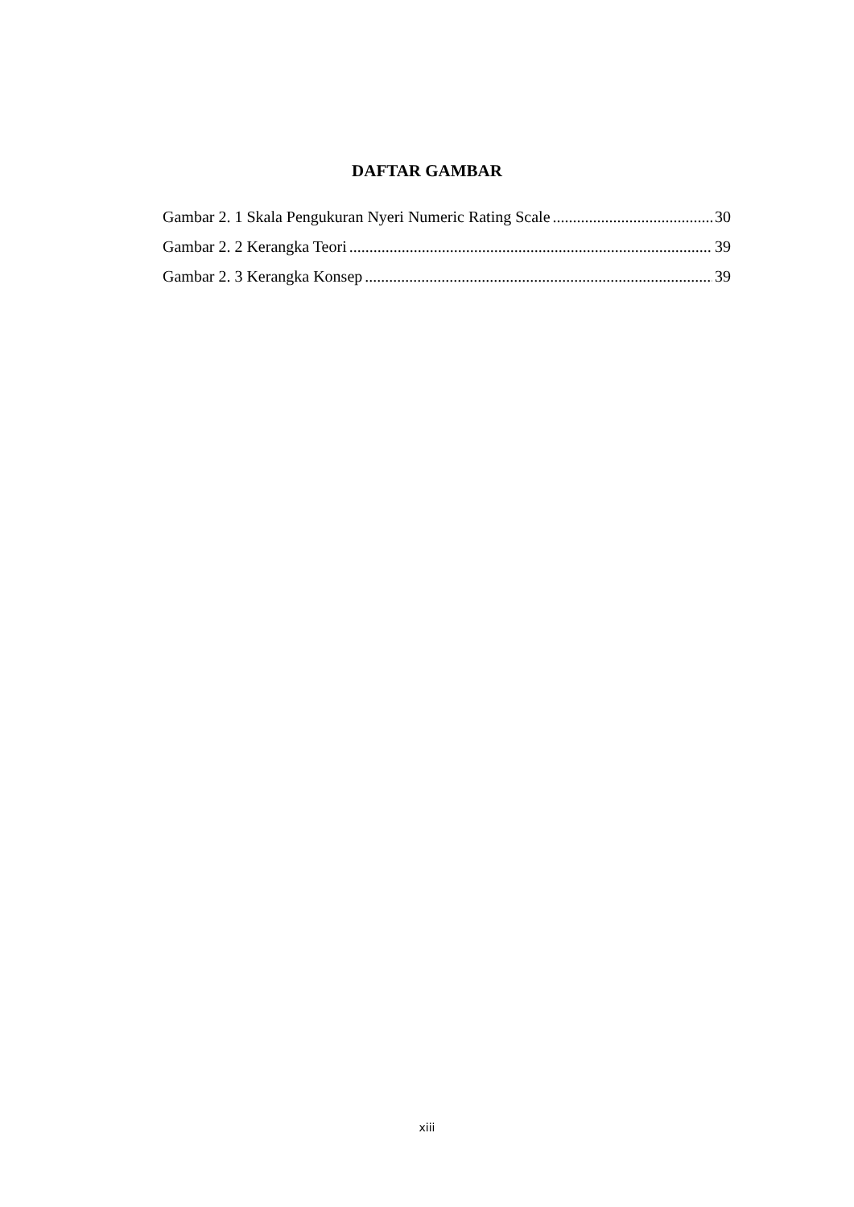DAFTAR GAMBAR
Gambar 2. 1 Skala Pengukuran Nyeri Numeric Rating Scale 30
Gambar 2. 2 Kerangka Teori 39
Gambar 2. 3 Kerangka Konsep 39
xiii